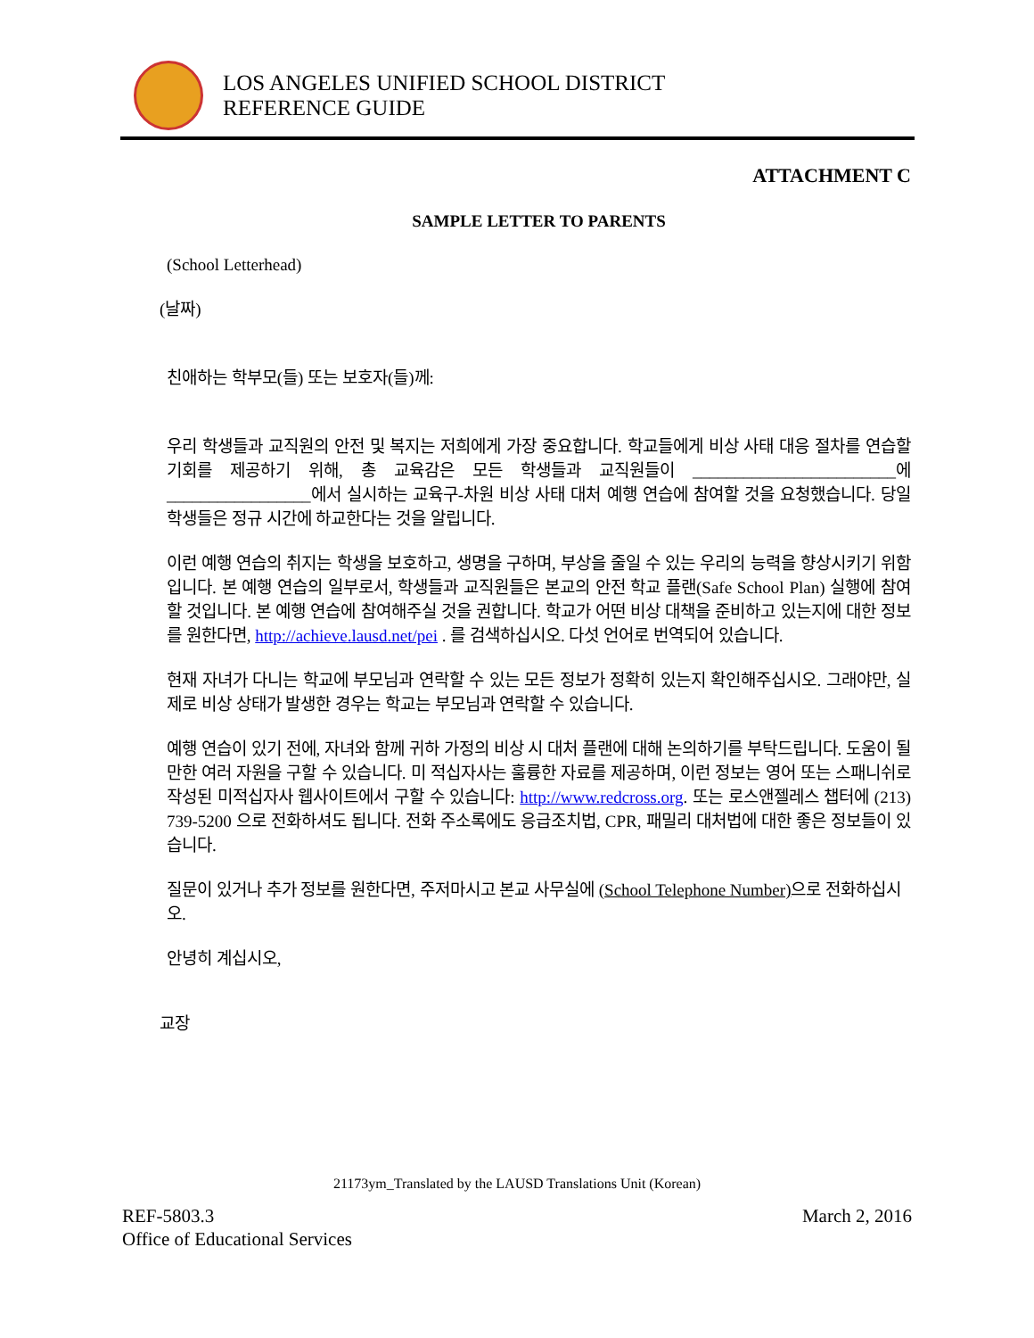LOS ANGELES UNIFIED SCHOOL DISTRICT
REFERENCE GUIDE
ATTACHMENT C
SAMPLE LETTER TO PARENTS
(School Letterhead)
(날짜)
친애하는 학부모(들) 또는 보호자(들)께:
우리 학생들과 교직원의 안전 및 복지는 저희에게 가장 중요합니다. 학교들에게 비상 사태 대응 절차를 연습할 기회를 제공하기 위해, 총 교육감은 모든 학생들과 교직원들이 ________________________에 _________________에서 실시하는 교육구-차원 비상 사태 대처 예행 연습에 참여할 것을 요청했습니다. 당일 학생들은 정규 시간에 하교한다는 것을 알립니다.
이런 예행 연습의 취지는 학생을 보호하고, 생명을 구하며, 부상을 줄일 수 있는 우리의 능력을 향상시키기 위함입니다. 본 예행 연습의 일부로서, 학생들과 교직원들은 본교의 안전 학교 플랜(Safe School Plan) 실행에 참여할 것입니다. 본 예행 연습에 참여해주실 것을 권합니다. 학교가 어떤 비상 대책을 준비하고 있는지에 대한 정보를 원한다면, http://achieve.lausd.net/pei . 를 검색하십시오. 다섯 언어로 번역되어 있습니다.
현재 자녀가 다니는 학교에 부모님과 연락할 수 있는 모든 정보가 정확히 있는지 확인해주십시오. 그래야만, 실제로 비상 상태가 발생한 경우는 학교는 부모님과 연락할 수 있습니다.
예행 연습이 있기 전에, 자녀와 함께 귀하 가정의 비상 시 대처 플랜에 대해 논의하기를 부탁드립니다. 도움이 될만한 여러 자원을 구할 수 있습니다. 미 적십자사는 훌륭한 자료를 제공하며, 이런 정보는 영어 또는 스패니쉬로 작성된 미적십자사 웹사이트에서 구할 수 있습니다: http://www.redcross.org. 또는 로스앤젤레스 챕터에 (213) 739-5200 으로 전화하셔도 됩니다. 전화 주소록에도 응급조치법, CPR, 패밀리 대처법에 대한 좋은 정보들이 있습니다.
질문이 있거나 추가 정보를 원한다면, 주저마시고 본교 사무실에 (School Telephone Number) 으로 전화하십시오.
안녕히 계십시오,
교장
21173ym_Translated by the LAUSD Translations Unit (Korean)
REF-5803.3
Office of Educational Services
March 2, 2016